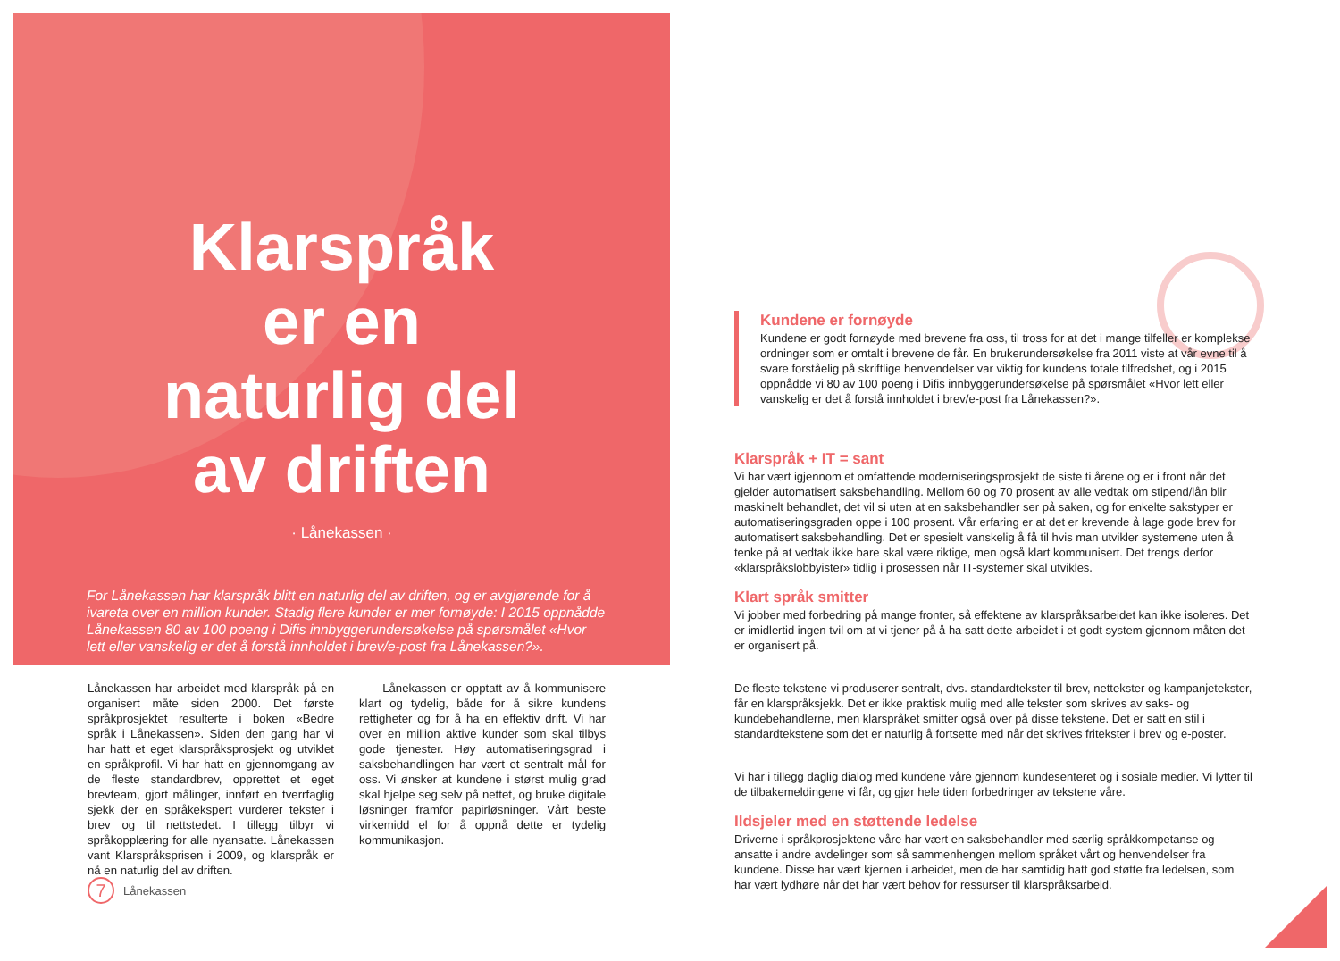Klarspråk
er en
naturlig del
av driften
· Lånekassen ·
For Lånekassen har klarspråk blitt en naturlig del av driften, og er avgjørende for å ivareta over en million kunder. Stadig flere kunder er mer fornøyde: I 2015 oppnådde Lånekassen 80 av 100 poeng i Difis innbyggerundersøkelse på spørsmålet «Hvor lett eller vanskelig er det å forstå innholdet i brev/e-post fra Lånekassen?».
Lånekassen har arbeidet med klarspråk på en organisert måte siden 2000. Det første språkprosjektet resulterte i boken «Bedre språk i Lånekassen». Siden den gang har vi har hatt et eget klarspråksprosjekt og utviklet en språkprofil. Vi har hatt en gjennomgang av de fleste standardbrev, opprettet et eget brevteam, gjort målinger, innført en tverrfaglig sjekk der en språkekspert vurderer tekster i brev og til nettstedet. I tillegg tilbyr vi språkopplæring for alle nyansatte. Lånekassen vant Klarspråksprisen i 2009, og klarspråk er nå en naturlig del av driften.
Lånekassen er opptatt av å kommunisere klart og tydelig, både for å sikre kundens rettigheter og for å ha en effektiv drift. Vi har over en million aktive kunder som skal tilbys gode tjenester. Høy automatiseringsgrad i saksbehandlingen har vært et sentralt mål for oss. Vi ønsker at kundene i størst mulig grad skal hjelpe seg selv på nettet, og bruke digitale løsninger framfor papirløsninger. Vårt beste virkemidd el for å oppnå dette er tydelig kommunikasjon.
7 Lånekassen
Kundene er fornøyde
Kundene er godt fornøyde med brevene fra oss, til tross for at det i mange tilfeller er komplekse ordninger som er omtalt i brevene de får. En brukerundersøkelse fra 2011 viste at vår evne til å svare forståelig på skriftlige henvendelser var viktig for kundens totale tilfredshet, og i 2015 oppnådde vi 80 av 100 poeng i Difis innbyggerundersøkelse på spørsmålet «Hvor lett eller vanskelig er det å forstå innholdet i brev/e-post fra Lånekassen?».
Klarspråk + IT = sant
Vi har vært igjennom et omfattende moderniseringsprosjekt de siste ti årene og er i front når det gjelder automatisert saksbehandling. Mellom 60 og 70 prosent av alle vedtak om stipend/lån blir maskinelt behandlet, det vil si uten at en saksbehandler ser på saken, og for enkelte sakstyper er automatiseringsgraden oppe i 100 prosent. Vår erfaring er at det er krevende å lage gode brev for automatisert saksbehandling. Det er spesielt vanskelig å få til hvis man utvikler systemene uten å tenke på at vedtak ikke bare skal være riktige, men også klart kommunisert. Det trengs derfor «klarspråkslobbyister» tidlig i prosessen når IT-systemer skal utvikles.
Klart språk smitter
Vi jobber med forbedring på mange fronter, så effektene av klarspråksarbeidet kan ikke isoleres. Det er imidlertid ingen tvil om at vi tjener på å ha satt dette arbeidet i et godt system gjennom måten det er organisert på.
De fleste tekstene vi produserer sentralt, dvs. standardtekster til brev, nettekster og kampanjetekster, får en klarspråksjekk. Det er ikke praktisk mulig med alle tekster som skrives av saks- og kundebehandlerne, men klarspråket smitter også over på disse tekstene. Det er satt en stil i standardtekstene som det er naturlig å fortsette med når det skrives fritekster i brev og e-poster.
Vi har i tillegg daglig dialog med kundene våre gjennom kundesenteret og i sosiale medier. Vi lytter til de tilbakemeldingene vi får, og gjør hele tiden forbedringer av tekstene våre.
Ildsjeler med en støttende ledelse
Driverne i språkprosjektene våre har vært en saksbehandler med særlig språkkompetanse og ansatte i andre avdelinger som så sammenhengen mellom språket vårt og henvendelser fra kundene. Disse har vært kjernen i arbeidet, men de har samtidig hatt god støtte fra ledelsen, som har vært lydhøre når det har vært behov for ressurser til klarspråksarbeid.